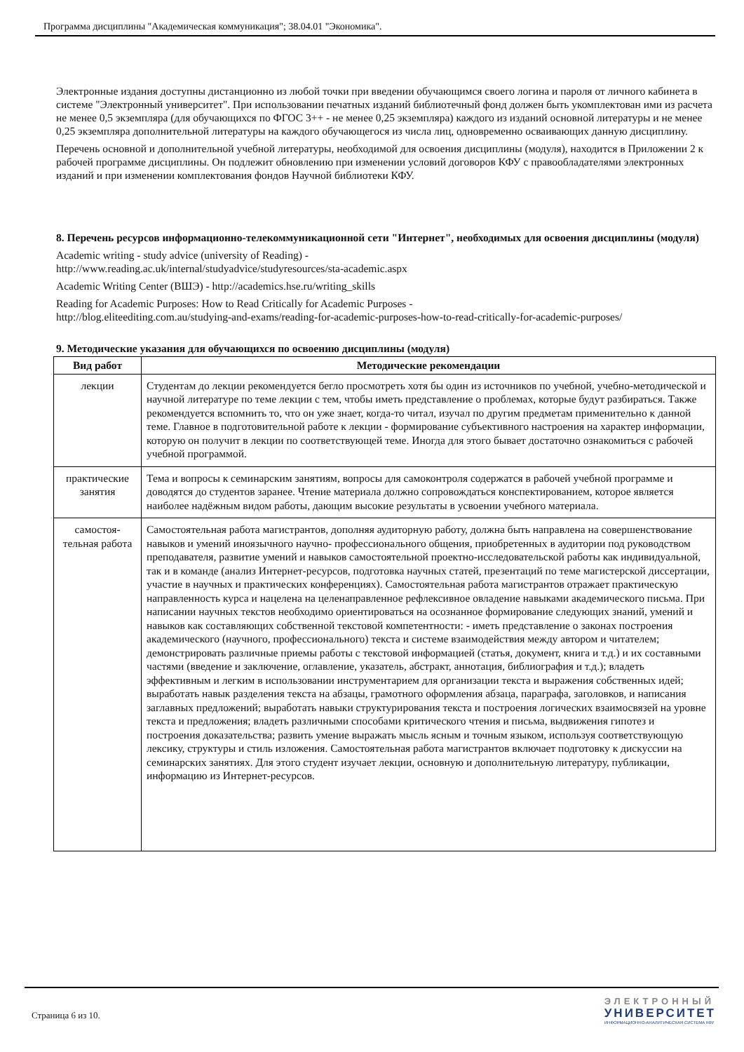Программа дисциплины "Академическая коммуникация"; 38.04.01 "Экономика".
Электронные издания доступны дистанционно из любой точки при введении обучающимся своего логина и пароля от личного кабинета в системе "Электронный университет". При использовании печатных изданий библиотечный фонд должен быть укомплектован ими из расчета не менее 0,5 экземпляра (для обучающихся по ФГОС 3++ - не менее 0,25 экземпляра) каждого из изданий основной литературы и не менее 0,25 экземпляра дополнительной литературы на каждого обучающегося из числа лиц, одновременно осваивающих данную дисциплину.
Перечень основной и дополнительной учебной литературы, необходимой для освоения дисциплины (модуля), находится в Приложении 2 к рабочей программе дисциплины. Он подлежит обновлению при изменении условий договоров КФУ с правообладателями электронных изданий и при изменении комплектования фондов Научной библиотеки КФУ.
8. Перечень ресурсов информационно-телекоммуникационной сети "Интернет", необходимых для освоения дисциплины (модуля)
Academic writing - study advice (university of Reading) -
http://www.reading.ac.uk/internal/studyadvice/studyresources/sta-academic.aspx
Academic Writing Center (ВШЭ) - http://academics.hse.ru/writing_skills
Reading for Academic Purposes: How to Read Critically for Academic Purposes -
http://blog.eliteediting.com.au/studying-and-exams/reading-for-academic-purposes-how-to-read-critically-for-academic-purposes/
9. Методические указания для обучающихся по освоению дисциплины (модуля)
| Вид работ | Методические рекомендации |
| --- | --- |
| лекции | Студентам до лекции рекомендуется бегло просмотреть хотя бы один из источников по учебной, учебно-методической и научной литературе по теме лекции с тем, чтобы иметь представление о проблемах, которые будут разбираться. Также рекомендуется вспомнить то, что он уже знает, когда-то читал, изучал по другим предметам применительно к данной теме. Главное в подготовительной работе к лекции - формирование субъективного настроения на характер информации, которую он получит в лекции по соответствующей теме. Иногда для этого бывает достаточно ознакомиться с рабочей учебной программой. |
| практические занятия | Тема и вопросы к семинарским занятиям, вопросы для самоконтроля содержатся в рабочей учебной программе и доводятся до студентов заранее. Чтение материала должно сопровождаться конспектированием, которое является наиболее надёжным видом работы, дающим высокие результаты в усвоении учебного материала. |
| самостоя-тельная работа | Самостоятельная работа магистрантов, дополняя аудиторную работу, должна быть направлена на совершенствование навыков и умений иноязычного научно- профессионального общения, приобретенных в аудитории под руководством преподавателя, развитие умений и навыков самостоятельной проектно-исследовательской работы как индивидуальной, так и в команде (анализ Интернет-ресурсов, подготовка научных статей, презентаций по теме магистерской диссертации, участие в научных и практических конференциях). Самостоятельная работа магистрантов отражает практическую направленность курса и нацелена на целенаправленное рефлексивное овладение навыками академического письма. При написании научных текстов необходимо ориентироваться на осознанное формирование следующих знаний, умений и навыков как составляющих собственной текстовой компетентности: - иметь представление о законах построения академического (научного, профессионального) текста и системе взаимодействия между автором и читателем; демонстрировать различные приемы работы с текстовой информацией (статья, документ, книга и т.д.) и их составными частями (введение и заключение, оглавление, указатель, абстракт, аннотация, библиография и т.д.); владеть эффективным и легким в использовании инструментарием для организации текста и выражения собственных идей; выработать навык разделения текста на абзацы, грамотного оформления абзаца, параграфа, заголовков, и написания заглавных предложений; выработать навыки структурирования текста и построения логических взаимосвязей на уровне текста и предложения; владеть различными способами критического чтения и письма, выдвижения гипотез и построения доказательства; развить умение выражать мысль ясным и точным языком, используя соответствующую лексику, структуры и стиль изложения. Самостоятельная работа магистрантов включает подготовку к дискуссии на семинарских занятиях. Для этого студент изучает лекции, основную и дополнительную литературу, публикации, информацию из Интернет-ресурсов. |
Страница 6 из 10.
ЭЛЕКТРОННЫЙ
УНИВЕРСИТЕТ
ИНФОРМАЦИОННО-АНАЛИТИЧЕСКАЯ СИСТЕМА КФУ